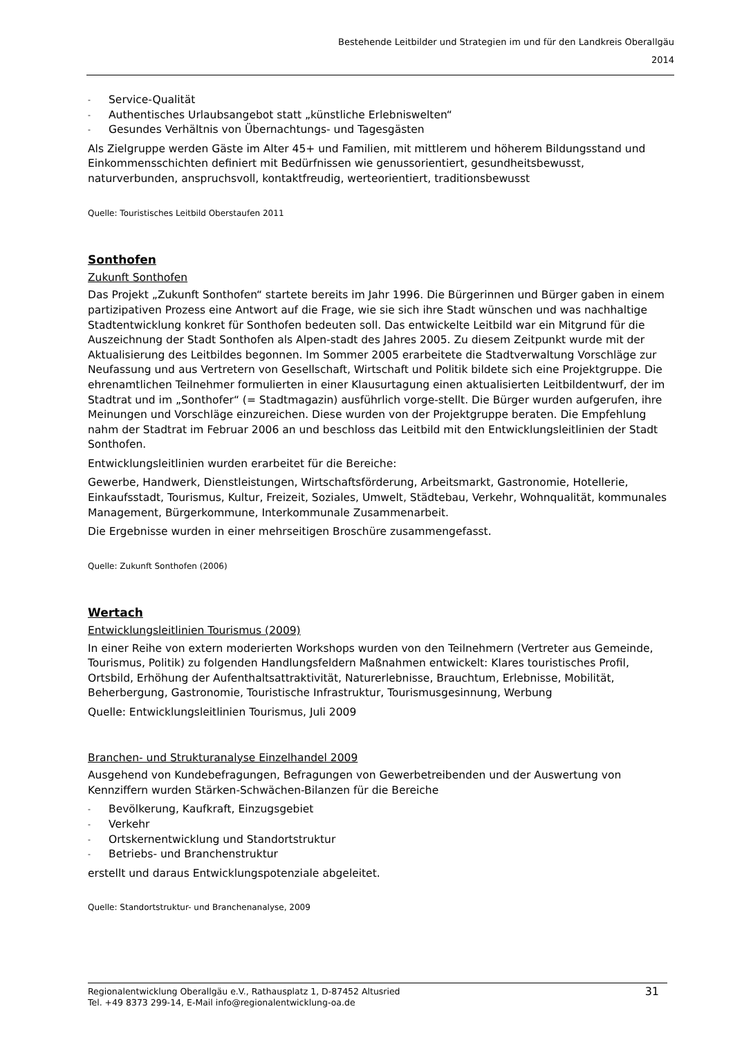Bestehende Leitbilder und Strategien im und für den Landkreis Oberallgäu
2014
- Service-Qualität
- Authentisches Urlaubsangebot statt „künstliche Erlebniswelten“
- Gesundes Verhältnis von Übernachtungs- und Tagesgästen
Als Zielgruppe werden Gäste im Alter 45+ und Familien, mit mittlerem und höherem Bildungsstand und Einkommensschichten definiert mit Bedürfnissen wie genussorientiert, gesundheitsbewusst, naturverbunden, anspruchsvoll, kontaktfreudig, werteorientiert, traditionsbewusst
Quelle: Touristisches Leitbild Oberstaufen 2011
Sonthofen
Zukunft Sonthofen
Das Projekt „Zukunft Sonthofen“ startete bereits im Jahr 1996. Die Bürgerinnen und Bürger gaben in einem partizipativen Prozess eine Antwort auf die Frage, wie sie sich ihre Stadt wünschen und was nachhaltige Stadtentwicklung konkret für Sonthofen bedeuten soll. Das entwickelte Leitbild war ein Mitgrund für die Auszeichnung der Stadt Sonthofen als Alpen-stadt des Jahres 2005. Zu diesem Zeitpunkt wurde mit der Aktualisierung des Leitbildes begonnen. Im Sommer 2005 erarbeitete die Stadtverwaltung Vorschläge zur Neufassung und aus Vertretern von Gesellschaft, Wirtschaft und Politik bildete sich eine Projektgruppe. Die ehrenamtlichen Teilnehmer formulierten in einer Klausurtagung einen aktualisierten Leitbildentwurf, der im Stadtrat und im „Sonthofer“ (= Stadtmagazin) ausführlich vorge-stellt. Die Bürger wurden aufgerufen, ihre Meinungen und Vorschläge einzureichen. Diese wurden von der Projektgruppe beraten. Die Empfehlung nahm der Stadtrat im Februar 2006 an und beschloss das Leitbild mit den Entwicklungsleitlinien der Stadt Sonthofen.
Entwicklungsleitlinien wurden erarbeitet für die Bereiche:
Gewerbe, Handwerk, Dienstleistungen, Wirtschaftsförderung, Arbeitsmarkt, Gastronomie, Hotellerie, Einkaufsstadt, Tourismus, Kultur, Freizeit, Soziales, Umwelt, Städtebau, Verkehr, Wohnqualität, kommunales Management, Bürgerkommune, Interkommunale Zusammenarbeit.
Die Ergebnisse wurden in einer mehrseitigen Broschüre zusammengefasst.
Quelle: Zukunft Sonthofen (2006)
Wertach
Entwicklungsleitlinien Tourismus (2009)
In einer Reihe von extern moderierten Workshops wurden von den Teilnehmern (Vertreter aus Gemeinde, Tourismus, Politik) zu folgenden Handlungsfeldern Maßnahmen entwickelt: Klares touristisches Profil, Ortsbild, Erhöhung der Aufenthaltsattraktivität, Naturerlebnisse, Brauchtum, Erlebnisse, Mobilität, Beherbergung, Gastronomie, Touristische Infrastruktur, Tourismusgesinnung, Werbung
Quelle: Entwicklungsleitlinien Tourismus, Juli 2009
Branchen- und Strukturanalyse Einzelhandel 2009
Ausgehend von Kundebefragungen, Befragungen von Gewerbetreibenden und der Auswertung von Kennziffern wurden Stärken-Schwächen-Bilanzen für die Bereiche
- Bevölkerung, Kaufkraft, Einzugsgebiet
- Verkehr
- Ortskernentwicklung und Standortstruktur
- Betriebs- und Branchenstruktur
erstellt und daraus Entwicklungspotenziale abgeleitet.
Quelle: Standortstruktur- und Branchenanalyse, 2009
Regionalentwicklung Oberallgäu e.V., Rathausplatz 1, D-87452 Altusried
Tel. +49 8373 299-14, E-Mail info@regionalentwicklung-oa.de
31